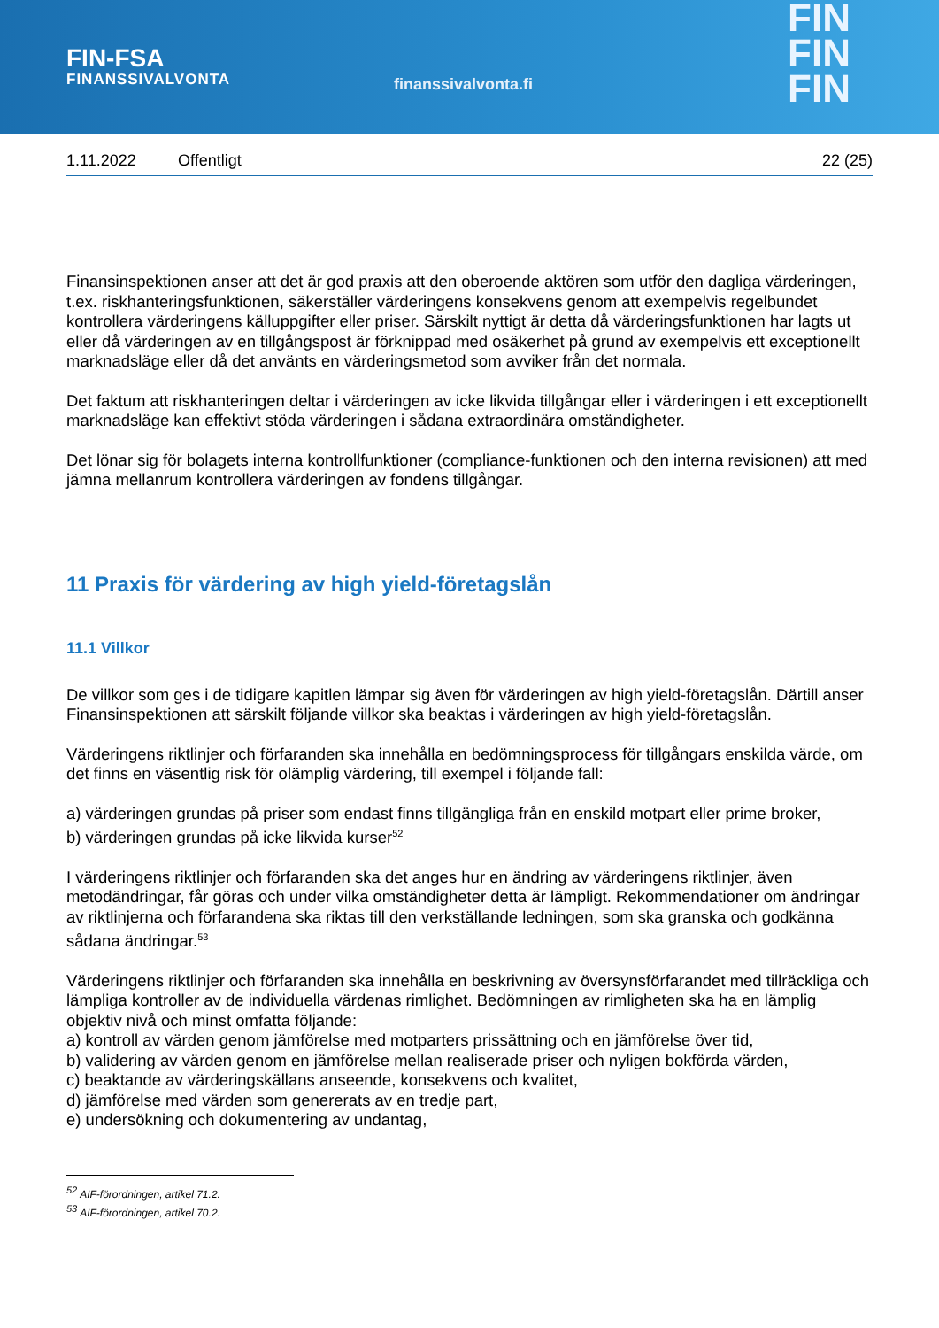FIN-FSA
FINANSSIVALVONTA
finanssivalvonta.fi
FIN
FIN
FIN
1.11.2022 Offentligt 22 (25)
Finansinspektionen anser att det är god praxis att den oberoende aktören som utför den dagliga värderingen, t.ex. riskhanteringsfunktionen, säkerställer värderingens konsekvens genom att exempelvis regelbundet kontrollera värderingens källuppgifter eller priser. Särskilt nyttigt är detta då värderingsfunktionen har lagts ut eller då värderingen av en tillgångspost är förknippad med osäkerhet på grund av exempelvis ett exceptionellt marknadsläge eller då det använts en värderingsmetod som avviker från det normala.
Det faktum att riskhanteringen deltar i värderingen av icke likvida tillgångar eller i värderingen i ett exceptionellt marknadsläge kan effektivt stöda värderingen i sådana extraordinära omständigheter.
Det lönar sig för bolagets interna kontrollfunktioner (compliance-funktionen och den interna revisionen) att med jämna mellanrum kontrollera värderingen av fondens tillgångar.
11 Praxis för värdering av high yield-företagslån
11.1 Villkor
De villkor som ges i de tidigare kapitlen lämpar sig även för värderingen av high yield-företagslån. Därtill anser Finansinspektionen att särskilt följande villkor ska beaktas i värderingen av high yield-företagslån.
Värderingens riktlinjer och förfaranden ska innehålla en bedömningsprocess för tillgångars enskilda värde, om det finns en väsentlig risk för olämplig värdering, till exempel i följande fall:
a) värderingen grundas på priser som endast finns tillgängliga från en enskild motpart eller prime broker,
b) värderingen grundas på icke likvida kurser<sup>52</sup>
I värderingens riktlinjer och förfaranden ska det anges hur en ändring av värderingens riktlinjer, även metodändringar, får göras och under vilka omständigheter detta är lämpligt. Rekommendationer om ändringar av riktlinjerna och förfarandena ska riktas till den verkställande ledningen, som ska granska och godkänna sådana ändringar.<sup>53</sup>
Värderingens riktlinjer och förfaranden ska innehålla en beskrivning av översynsförfarandet med tillräckliga och lämpliga kontroller av de individuella värdenas rimlighet. Bedömningen av rimligheten ska ha en lämplig objektiv nivå och minst omfatta följande:
a) kontroll av värden genom jämförelse med motparters prissättning och en jämförelse över tid,
b) validering av värden genom en jämförelse mellan realiserade priser och nyligen bokförda värden,
c) beaktande av värderingskällans anseende, konsekvens och kvalitet,
d) jämförelse med värden som genererats av en tredje part,
e) undersökning och dokumentering av undantag,
<sup>52</sup> AIF-förordningen, artikel 71.2.
<sup>53</sup> AIF-förordningen, artikel 70.2.